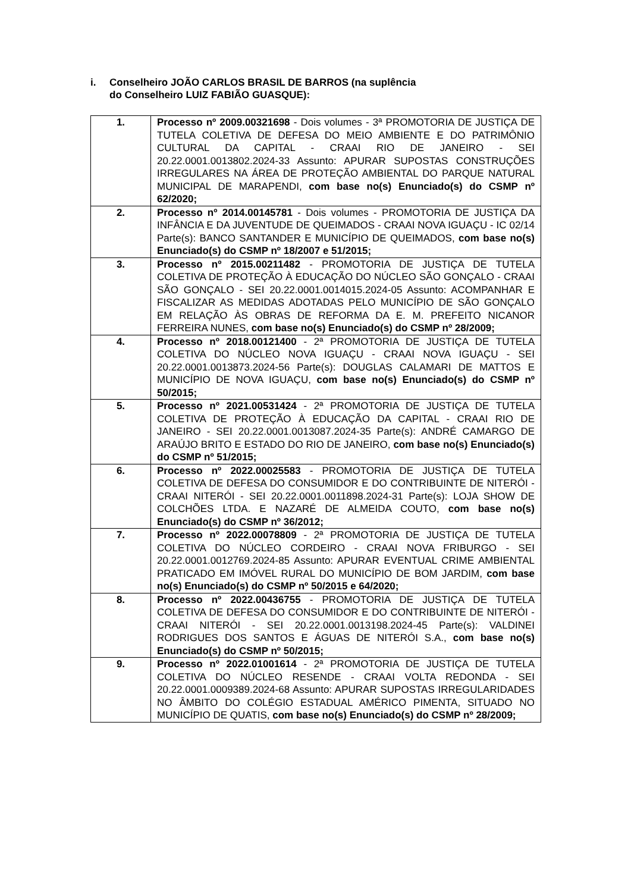i. Conselheiro JOÃO CARLOS BRASIL DE BARROS (na suplência
do Conselheiro LUIZ FABIÃO GUASQUE):
| 1. | Processo nº 2009.00321698 - Dois volumes - 3ª PROMOTORIA DE JUSTIÇA DE TUTELA COLETIVA DE DEFESA DO MEIO AMBIENTE E DO PATRIMÔNIO CULTURAL DA CAPITAL - CRAAI RIO DE JANEIRO - SEI 20.22.0001.0013802.2024-33 Assunto: APURAR SUPOSTAS CONSTRUÇÕES IRREGULARES NA ÁREA DE PROTEÇÃO AMBIENTAL DO PARQUE NATURAL MUNICIPAL DE MARAPENDI, com base no(s) Enunciado(s) do CSMP nº 62/2020; |
| 2. | Processo nº 2014.00145781 - Dois volumes - PROMOTORIA DE JUSTIÇA DA INFÂNCIA E DA JUVENTUDE DE QUEIMADOS - CRAAI NOVA IGUAÇU - IC 02/14 Parte(s): BANCO SANTANDER E MUNICÍPIO DE QUEIMADOS, com base no(s) Enunciado(s) do CSMP nº 18/2007 e 51/2015; |
| 3. | Processo nº 2015.00211482 - PROMOTORIA DE JUSTIÇA DE TUTELA COLETIVA DE PROTEÇÃO À EDUCAÇÃO DO NÚCLEO SÃO GONÇALO - CRAAI SÃO GONÇALO - SEI 20.22.0001.0014015.2024-05 Assunto: ACOMPANHAR E FISCALIZAR AS MEDIDAS ADOTADAS PELO MUNICÍPIO DE SÃO GONÇALO EM RELAÇÃO ÀS OBRAS DE REFORMA DA E. M. PREFEITO NICANOR FERREIRA NUNES, com base no(s) Enunciado(s) do CSMP nº 28/2009; |
| 4. | Processo nº 2018.00121400 - 2ª PROMOTORIA DE JUSTIÇA DE TUTELA COLETIVA DO NÚCLEO NOVA IGUAÇU - CRAAI NOVA IGUAÇU - SEI 20.22.0001.0013873.2024-56 Parte(s): DOUGLAS CALAMARI DE MATTOS E MUNICÍPIO DE NOVA IGUAÇU, com base no(s) Enunciado(s) do CSMP nº 50/2015; |
| 5. | Processo nº 2021.00531424 - 2ª PROMOTORIA DE JUSTIÇA DE TUTELA COLETIVA DE PROTEÇÃO À EDUCAÇÃO DA CAPITAL - CRAAI RIO DE JANEIRO - SEI 20.22.0001.0013087.2024-35 Parte(s): ANDRÉ CAMARGO DE ARAÚJO BRITO E ESTADO DO RIO DE JANEIRO, com base no(s) Enunciado(s) do CSMP nº 51/2015; |
| 6. | Processo nº 2022.00025583 - PROMOTORIA DE JUSTIÇA DE TUTELA COLETIVA DE DEFESA DO CONSUMIDOR E DO CONTRIBUINTE DE NITERÓI - CRAAI NITERÓI - SEI 20.22.0001.0011898.2024-31 Parte(s): LOJA SHOW DE COLCHÕES LTDA. E NAZARÉ DE ALMEIDA COUTO, com base no(s) Enunciado(s) do CSMP nº 36/2012; |
| 7. | Processo nº 2022.00078809 - 2ª PROMOTORIA DE JUSTIÇA DE TUTELA COLETIVA DO NÚCLEO CORDEIRO - CRAAI NOVA FRIBURGO - SEI 20.22.0001.0012769.2024-85 Assunto: APURAR EVENTUAL CRIME AMBIENTAL PRATICADO EM IMÓVEL RURAL DO MUNICÍPIO DE BOM JARDIM, com base no(s) Enunciado(s) do CSMP nº 50/2015 e 64/2020; |
| 8. | Processo nº 2022.00436755 - PROMOTORIA DE JUSTIÇA DE TUTELA COLETIVA DE DEFESA DO CONSUMIDOR E DO CONTRIBUINTE DE NITERÓI - CRAAI NITERÓI - SEI 20.22.0001.0013198.2024-45 Parte(s): VALDINEI RODRIGUES DOS SANTOS E ÁGUAS DE NITERÓI S.A., com base no(s) Enunciado(s) do CSMP nº 50/2015; |
| 9. | Processo nº 2022.01001614 - 2ª PROMOTORIA DE JUSTIÇA DE TUTELA COLETIVA DO NÚCLEO RESENDE - CRAAI VOLTA REDONDA - SEI 20.22.0001.0009389.2024-68 Assunto: APURAR SUPOSTAS IRREGULARIDADES NO ÂMBITO DO COLÉGIO ESTADUAL AMÉRICO PIMENTA, SITUADO NO MUNICÍPIO DE QUATIS, com base no(s) Enunciado(s) do CSMP nº 28/2009; |